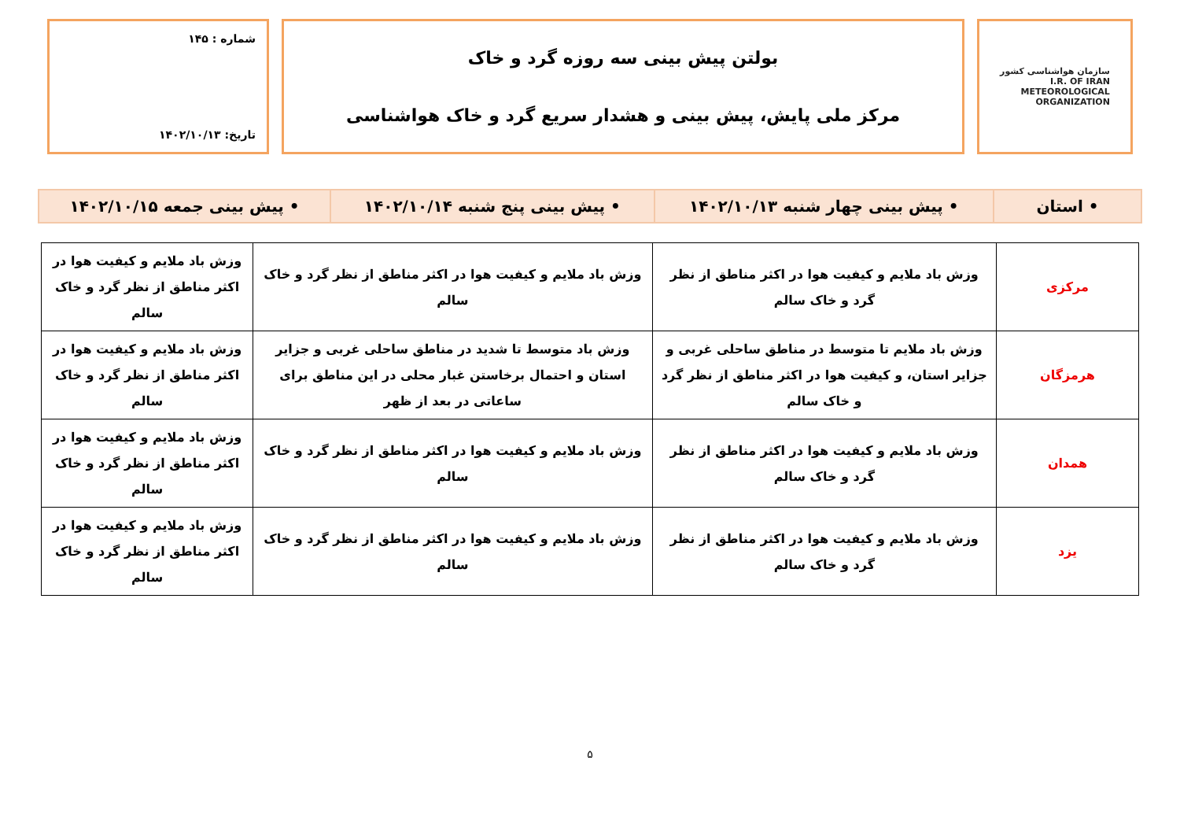سازمان هواشناسی کشور
I.R. OF IRAN
METEOROLOGICAL
ORGANIZATION
بولتن پیش بینی سه روزه گرد و خاک
مرکز ملی پایش، پیش بینی و هشدار سریع گرد و خاک هواشناسی
شماره : ۱۴۵
تاریخ: ۱۴۰۲/۱۰/۱۳
| • استان | • پیش بینی چهار شنبه ۱۴۰۲/۱۰/۱۳ | • پیش بینی پنج شنبه ۱۴۰۲/۱۰/۱۴ | • پیش بینی جمعه ۱۴۰۲/۱۰/۱۵ |
| مرکزی | وزش باد ملایم و کیفیت هوا در اکثر مناطق از نظر گرد و خاک سالم | وزش باد ملایم و کیفیت هوا در اکثر مناطق از نظر گرد و خاک سالم | وزش باد ملایم و کیفیت هوا در اکثر مناطق از نظر گرد و خاک سالم |
| هرمزگان | وزش باد ملایم تا متوسط در مناطق ساحلی غربی و جزایر استان، و کیفیت هوا در اکثر مناطق از نظر گرد و خاک سالم | وزش باد متوسط تا شدید در مناطق ساحلی غربی و جزایر استان و احتمال برخاستن غبار محلی در این مناطق برای ساعاتی در بعد از ظهر | وزش باد ملایم و کیفیت هوا در اکثر مناطق از نظر گرد و خاک سالم |
| همدان | وزش باد ملایم و کیفیت هوا در اکثر مناطق از نظر گرد و خاک سالم | وزش باد ملایم و کیفیت هوا در اکثر مناطق از نظر گرد و خاک سالم | وزش باد ملایم و کیفیت هوا در اکثر مناطق از نظر گرد و خاک سالم |
| یزد | وزش باد ملایم و کیفیت هوا در اکثر مناطق از نظر گرد و خاک سالم | وزش باد ملایم و کیفیت هوا در اکثر مناطق از نظر گرد و خاک سالم | وزش باد ملایم و کیفیت هوا در اکثر مناطق از نظر گرد و خاک سالم |
۵